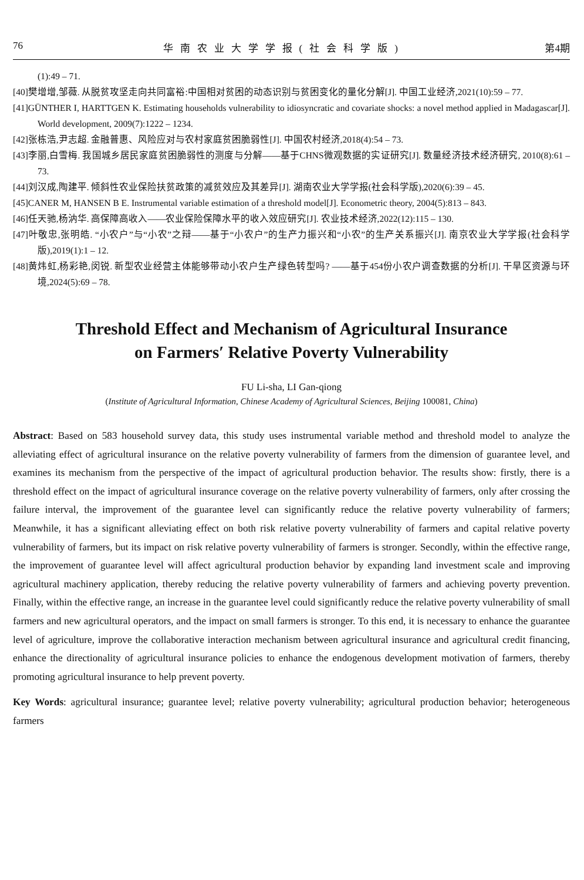76 华南农业大学学报(社会科学版) 第4期
(1):49 – 71.
[40]樊增增,邹薇. 从脱贫攻坚走向共同富裕:中国相对贫困的动态识别与贫困变化的量化分解[J]. 中国工业经济,2021(10):59 – 77.
[41]GÜNTHER I, HARTTGEN K. Estimating households vulnerability to idiosyncratic and covariate shocks: a novel method applied in Madagascar[J]. World development, 2009(7):1222 – 1234.
[42]张栋浩,尹志超. 金融普惠、风险应对与农村家庭贫困脆弱性[J]. 中国农村经济,2018(4):54 – 73.
[43]李丽,白雪梅. 我国城乡居民家庭贫困脆弱性的测度与分解——基于CHNS微观数据的实证研究[J]. 数量经济技术经济研究, 2010(8):61 – 73.
[44]刘汉成,陶建平. 倾斜性农业保险扶贫政策的减贫效应及其差异[J]. 湖南农业大学学报(社会科学版),2020(6):39 – 45.
[45]CANER M, HANSEN B E. Instrumental variable estimation of a threshold model[J]. Econometric theory, 2004(5):813 – 843.
[46]任天驰,杨汭华. 高保障高收入——农业保险保障水平的收入效应研究[J]. 农业技术经济,2022(12):115 – 130.
[47]叶敬忠,张明皓. “小农户”与“小农”之辩——基于“小农户”的生产力振兴和“小农”的生产关系振兴[J]. 南京农业大学学报(社会科学版),2019(1):1 – 12.
[48]黄炜虹,杨彩艳,闵锐. 新型农业经营主体能够带动小农户生产绿色转型吗? ——基于454份小农户调查数据的分析[J]. 干旱区资源与环境,2024(5):69 – 78.
Threshold Effect and Mechanism of Agricultural Insurance
on Farmers′ Relative Poverty Vulnerability
FU Li-sha, LI Gan-qiong
(Institute of Agricultural Information, Chinese Academy of Agricultural Sciences, Beijing 100081, China)
Abstract: Based on 583 household survey data, this study uses instrumental variable method and threshold model to analyze the alleviating effect of agricultural insurance on the relative poverty vulnerability of farmers from the dimension of guarantee level, and examines its mechanism from the perspective of the impact of agricultural production behavior. The results show: firstly, there is a threshold effect on the impact of agricultural insurance coverage on the relative poverty vulnerability of farmers, only after crossing the failure interval, the improvement of the guarantee level can significantly reduce the relative poverty vulnerability of farmers; Meanwhile, it has a significant alleviating effect on both risk relative poverty vulnerability of farmers and capital relative poverty vulnerability of farmers, but its impact on risk relative poverty vulnerability of farmers is stronger. Secondly, within the effective range, the improvement of guarantee level will affect agricultural production behavior by expanding land investment scale and improving agricultural machinery application, thereby reducing the relative poverty vulnerability of farmers and achieving poverty prevention. Finally, within the effective range, an increase in the guarantee level could significantly reduce the relative poverty vulnerability of small farmers and new agricultural operators, and the impact on small farmers is stronger. To this end, it is necessary to enhance the guarantee level of agriculture, improve the collaborative interaction mechanism between agricultural insurance and agricultural credit financing, enhance the directionality of agricultural insurance policies to enhance the endogenous development motivation of farmers, thereby promoting agricultural insurance to help prevent poverty.
Key Words: agricultural insurance; guarantee level; relative poverty vulnerability; agricultural production behavior; heterogeneous farmers